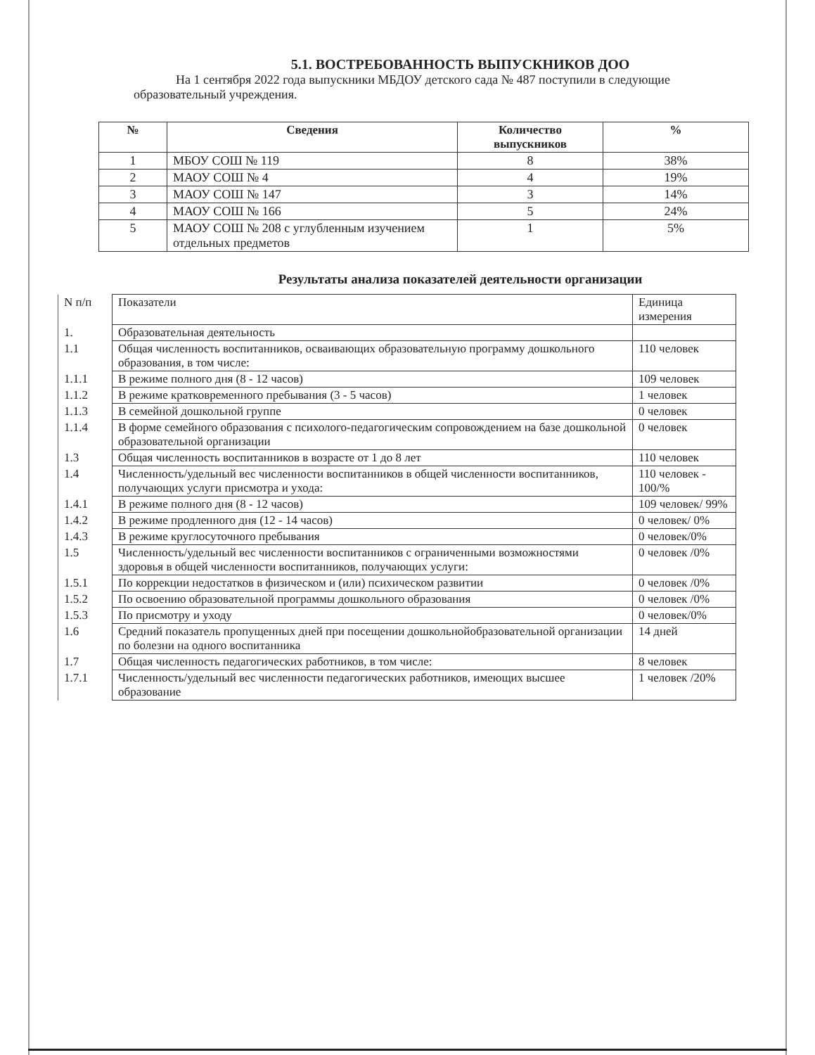5.1. ВОСТРЕБОВАННОСТЬ ВЫПУСКНИКОВ ДОО
На 1 сентября 2022 года выпускники МБДОУ детского сада № 487 поступили в следующие образовательный учреждения.
| № | Сведения | Количество выпускников | % |
| --- | --- | --- | --- |
| 1 | МБОУ СОШ № 119 | 8 | 38% |
| 2 | МАОУ СОШ № 4 | 4 | 19% |
| 3 | МАОУ СОШ № 147 | 3 | 14% |
| 4 | МАОУ СОШ № 166 | 5 | 24% |
| 5 | МАОУ СОШ № 208 с углубленным изучением отдельных предметов | 1 | 5% |
Результаты анализа показателей деятельности организации
| N п/п | Показатели | Единица измерения |
| 1. | Образовательная деятельность | |
| 1.1 | Общая численность воспитанников, осваивающих образовательную программу дошкольного образования, в том числе: | 110 человек |
| 1.1.1 | В режиме полного дня (8 - 12 часов) | 109 человек |
| 1.1.2 | В режиме кратковременного пребывания (3 - 5 часов) | 1 человек |
| 1.1.3 | В семейной дошкольной группе | 0 человек |
| 1.1.4 | В форме семейного образования с психолого-педагогическим сопровождением на базе дошкольной образовательной организации | 0 человек |
| 1.3 | Общая численность воспитанников в возрасте от 1 до 8 лет | 110 человек |
| 1.4 | Численность/удельный вес численности воспитанников в общей численности воспитанников, получающих услуги присмотра и ухода: | 110 человек - 100/% |
| 1.4.1 | В режиме полного дня (8 - 12 часов) | 109 человек/ 99% |
| 1.4.2 | В режиме продленного дня (12 - 14 часов) | 0 человек/ 0% |
| 1.4.3 | В режиме круглосуточного пребывания | 0 человек/0% |
| 1.5 | Численность/удельный вес численности воспитанников с ограниченными возможностями здоровья в общей численности воспитанников, получающих услуги: | 0 человек /0% |
| 1.5.1 | По коррекции недостатков в физическом и (или) психическом развитии | 0 человек /0% |
| 1.5.2 | По освоению образовательной программы дошкольного образования | 0 человек /0% |
| 1.5.3 | По присмотру и уходу | 0 человек/0% |
| 1.6 | Средний показатель пропущенных дней при посещении дошкольнойобразовательной организации по болезни на одного воспитанника | 14 дней |
| 1.7 | Общая численность педагогических работников, в том числе: | 8 человек |
| 1.7.1 | Численность/удельный вес численности педагогических работников, имеющих высшее образование | 1 человек /20% |